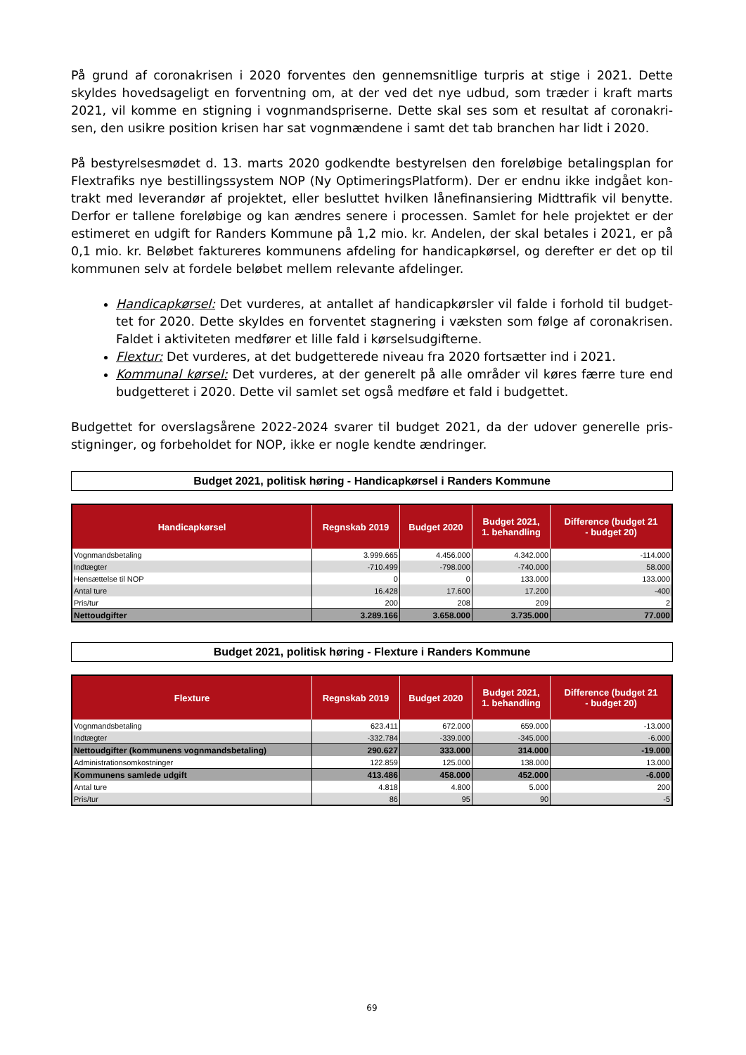På grund af coronakrisen i 2020 forventes den gennemsnitlige turpris at stige i 2021. Dette skyldes hovedsageligt en forventning om, at der ved det nye udbud, som træder i kraft marts 2021, vil komme en stigning i vognmandspriserne. Dette skal ses som et resultat af coronakri-sen, den usikre position krisen har sat vognmændene i samt det tab branchen har lidt i 2020.
På bestyrelsesmødet d. 13. marts 2020 godkendte bestyrelsen den foreløbige betalingsplan for Flextrafiks nye bestillingssystem NOP (Ny OptimeringsPlatform). Der er endnu ikke indgået kon-trakt med leverandør af projektet, eller besluttet hvilken lånefinansiering Midttrafik vil benytte. Derfor er tallene foreløbige og kan ændres senere i processen. Samlet for hele projektet er der estimeret en udgift for Randers Kommune på 1,2 mio. kr. Andelen, der skal betales i 2021, er på 0,1 mio. kr. Beløbet faktureres kommunens afdeling for handicapkørsel, og derefter er det op til kommunen selv at fordele beløbet mellem relevante afdelinger.
Handicapkørsel: Det vurderes, at antallet af handicapkørsler vil falde i forhold til budget-tet for 2020. Dette skyldes en forventet stagnering i væksten som følge af coronakrisen. Faldet i aktiviteten medfører et lille fald i kørselsudgifterne.
Flextur: Det vurderes, at det budgetterede niveau fra 2020 fortsætter ind i 2021.
Kommunal kørsel: Det vurderes, at der generelt på alle områder vil køres færre ture end budgetteret i 2020. Dette vil samlet set også medføre et fald i budgettet.
Budgettet for overslagsårene 2022-2024 svarer til budget 2021, da der udover generelle pris-stigninger, og forbeholdet for NOP, ikke er nogle kendte ændringer.
Budget 2021, politisk høring - Handicapkørsel i Randers Kommune
| Handicapkørsel | Regnskab 2019 | Budget 2020 | Budget 2021, 1. behandling | Difference (budget 21 - budget 20) |
| --- | --- | --- | --- | --- |
| Vognmandsbetaling | 3.999.665 | 4.456.000 | 4.342.000 | -114.000 |
| Indtægter | -710.499 | -798.000 | -740.000 | 58.000 |
| Hensættelse til NOP | 0 | 0 | 133.000 | 133.000 |
| Antal ture | 16.428 | 17.600 | 17.200 | -400 |
| Pris/tur | 200 | 208 | 209 | 2 |
| Nettoudgifter | 3.289.166 | 3.658.000 | 3.735.000 | 77.000 |
Budget 2021, politisk høring - Flexture i Randers Kommune
| Flexture | Regnskab 2019 | Budget 2020 | Budget 2021, 1. behandling | Difference (budget 21 - budget 20) |
| --- | --- | --- | --- | --- |
| Vognmandsbetaling | 623.411 | 672.000 | 659.000 | -13.000 |
| Indtægter | -332.784 | -339.000 | -345.000 | -6.000 |
| Nettoudgifter (kommunens vognmandsbetaling) | 290.627 | 333.000 | 314.000 | -19.000 |
| Administrationsomkostninger | 122.859 | 125.000 | 138.000 | 13.000 |
| Kommunens samlede udgift | 413.486 | 458.000 | 452.000 | -6.000 |
| Antal ture | 4.818 | 4.800 | 5.000 | 200 |
| Pris/tur | 86 | 95 | 90 | -5 |
69